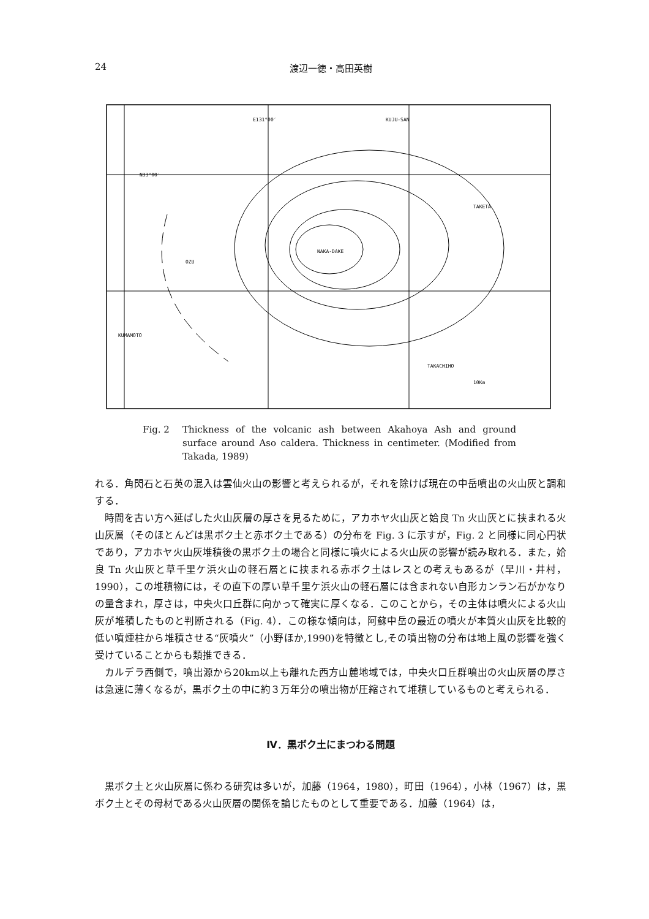24 渡辺一徳・高田英樹
E131°00′
KUJU-SAN
N33°00′
NAKA-DAKE
TAKETA
OZU
KUMAMOTO
TAKACHIHO
10Km
Fig. 2 Thickness of the volcanic ash between Akahoya Ash and ground surface around Aso caldera. Thickness in centimeter. (Modified from Takada, 1989)
れる．角閃石と石英の混入は雲仙火山の影響と考えられるが，それを除けば現在の中岳噴出の火山灰と調和する．
　時間を古い方へ延ばした火山灰層の厚さを見るために，アカホヤ火山灰と姶良 Tn 火山灰とに挟まれる火山灰層（そのほとんどは黒ボク土と赤ボク土である）の分布を Fig. 3 に示すが，Fig. 2 と同様に同心円状であり，アカホヤ火山灰堆積後の黒ボク土の場合と同様に噴火による火山灰の影響が読み取れる．また，姶良 Tn 火山灰と草千里ケ浜火山の軽石層とに挟まれる赤ボク土はレスとの考えもあるが（早川・井村，1990），この堆積物には，その直下の厚い草千里ケ浜火山の軽石層には含まれない自形カンラン石がかなりの量含まれ，厚さは，中央火口丘群に向かって確実に厚くなる．このことから，その主体は噴火による火山灰が堆積したものと判断される（Fig. 4）．この様な傾向は，阿蘇中岳の最近の噴火が本質火山灰を比較的低い噴煙柱から堆積させる“灰噴火”（小野ほか,1990)を特徴とし,その噴出物の分布は地上風の影響を強く受けていることからも類推できる．
　カルデラ西側で，噴出源から20km以上も離れた西方山麓地域では，中央火口丘群噴出の火山灰層の厚さは急速に薄くなるが，黒ボク土の中に約３万年分の噴出物が圧縮されて堆積しているものと考えられる．
Ⅳ．黒ボク土にまつわる問題
　黒ボク土と火山灰層に係わる研究は多いが，加藤（1964，1980），町田（1964），小林（1967）は，黒ボク土とその母材である火山灰層の関係を論じたものとして重要である．加藤（1964）は，